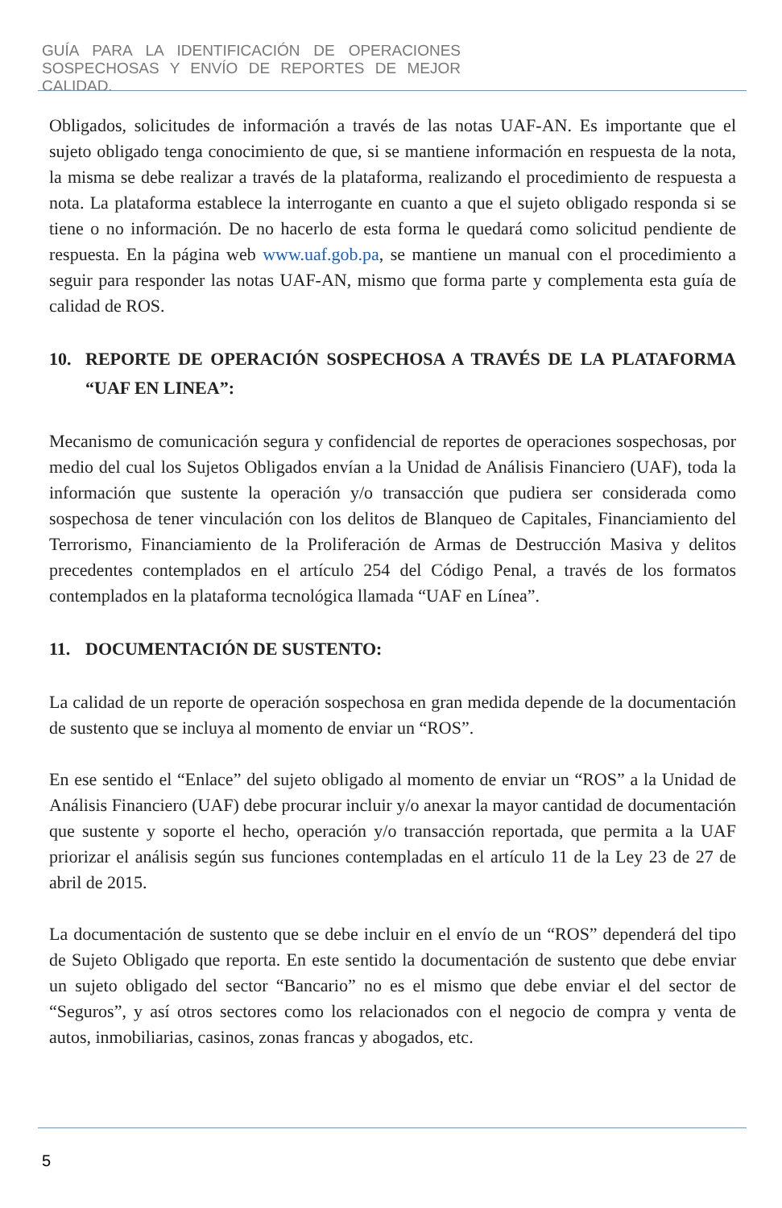GUÍA PARA LA IDENTIFICACIÓN DE OPERACIONES SOSPECHOSAS Y ENVÍO DE REPORTES DE MEJOR CALIDAD.
Obligados, solicitudes de información a través de las notas UAF-AN. Es importante que el sujeto obligado tenga conocimiento de que, si se mantiene información en respuesta de la nota, la misma se debe realizar a través de la plataforma, realizando el procedimiento de respuesta a nota. La plataforma establece la interrogante en cuanto a que el sujeto obligado responda si se tiene o no información. De no hacerlo de esta forma le quedará como solicitud pendiente de respuesta. En la página web www.uaf.gob.pa, se mantiene un manual con el procedimiento a seguir para responder las notas UAF-AN, mismo que forma parte y complementa esta guía de calidad de ROS.
10. REPORTE DE OPERACIÓN SOSPECHOSA A TRAVÉS DE LA PLATAFORMA “UAF EN LINEA”:
Mecanismo de comunicación segura y confidencial de reportes de operaciones sospechosas, por medio del cual los Sujetos Obligados envían a la Unidad de Análisis Financiero (UAF), toda la información que sustente la operación y/o transacción que pudiera ser considerada como sospechosa de tener vinculación con los delitos de Blanqueo de Capitales, Financiamiento del Terrorismo, Financiamiento de la Proliferación de Armas de Destrucción Masiva y delitos precedentes contemplados en el artículo 254 del Código Penal, a través de los formatos contemplados en la plataforma tecnológica llamada “UAF en Línea”.
11. DOCUMENTACIÓN DE SUSTENTO:
La calidad de un reporte de operación sospechosa en gran medida depende de la documentación de sustento que se incluya al momento de enviar un “ROS”.
En ese sentido el “Enlace” del sujeto obligado al momento de enviar un “ROS” a la Unidad de Análisis Financiero (UAF) debe procurar incluir y/o anexar la mayor cantidad de documentación que sustente y soporte el hecho, operación y/o transacción reportada, que permita a la UAF priorizar el análisis según sus funciones contempladas en el artículo 11 de la Ley 23 de 27 de abril de 2015.
La documentación de sustento que se debe incluir en el envío de un “ROS” dependerá del tipo de Sujeto Obligado que reporta. En este sentido la documentación de sustento que debe enviar un sujeto obligado del sector “Bancario” no es el mismo que debe enviar el del sector de “Seguros”, y así otros sectores como los relacionados con el negocio de compra y venta de autos, inmobiliarias, casinos, zonas francas y abogados, etc.
5